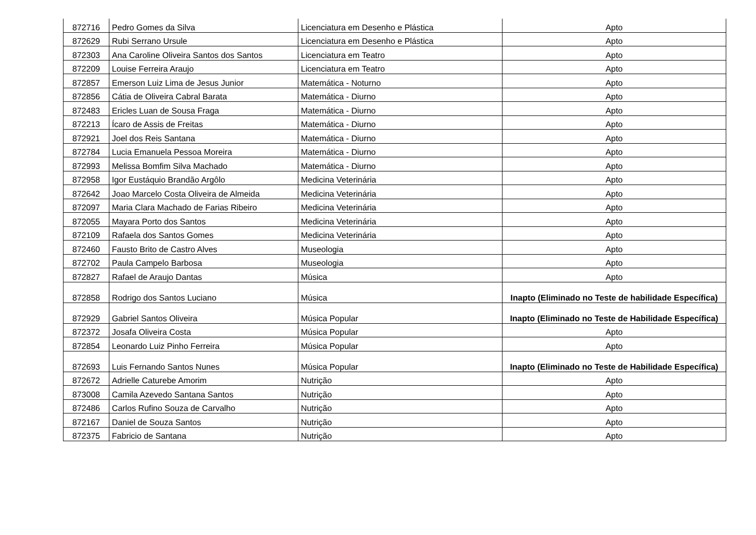| 872716 | Pedro Gomes da Silva | Licenciatura em Desenho e Plástica | Apto |
| 872629 | Rubi Serrano Ursule | Licenciatura em Desenho e Plástica | Apto |
| 872303 | Ana Caroline Oliveira Santos dos Santos | Licenciatura em Teatro | Apto |
| 872209 | Louise Ferreira Araujo | Licenciatura em Teatro | Apto |
| 872857 | Emerson Luiz Lima de Jesus Junior | Matemática - Noturno | Apto |
| 872856 | Cátia de Oliveira Cabral Barata | Matemática - Diurno | Apto |
| 872483 | Ericles Luan de Sousa Fraga | Matemática - Diurno | Apto |
| 872213 | Ícaro de Assis de Freitas | Matemática - Diurno | Apto |
| 872921 | Joel dos Reis Santana | Matemática - Diurno | Apto |
| 872784 | Lucia Emanuela Pessoa Moreira | Matemática - Diurno | Apto |
| 872993 | Melissa Bomfim Silva Machado | Matemática - Diurno | Apto |
| 872958 | Igor Eustáquio Brandão Argôlo | Medicina Veterinária | Apto |
| 872642 | Joao Marcelo Costa Oliveira de Almeida | Medicina Veterinária | Apto |
| 872097 | Maria Clara Machado de Farias Ribeiro | Medicina Veterinária | Apto |
| 872055 | Mayara Porto dos Santos | Medicina Veterinária | Apto |
| 872109 | Rafaela dos Santos Gomes | Medicina Veterinária | Apto |
| 872460 | Fausto Brito de Castro Alves | Museologia | Apto |
| 872702 | Paula Campelo Barbosa | Museologia | Apto |
| 872827 | Rafael de Araujo Dantas | Música | Apto |
| 872858 | Rodrigo dos Santos Luciano | Música | Inapto (Eliminado no Teste de habilidade Específica) |
| 872929 | Gabriel Santos Oliveira | Música Popular | Inapto (Eliminado no Teste de Habilidade Específica) |
| 872372 | Josafa Oliveira Costa | Música Popular | Apto |
| 872854 | Leonardo Luiz Pinho Ferreira | Música Popular | Apto |
| 872693 | Luis Fernando Santos Nunes | Música Popular | Inapto (Eliminado no Teste de Habilidade Específica) |
| 872672 | Adrielle Caturebe Amorim | Nutrição | Apto |
| 873008 | Camila Azevedo Santana Santos | Nutrição | Apto |
| 872486 | Carlos Rufino Souza de Carvalho | Nutrição | Apto |
| 872167 | Daniel de Souza Santos | Nutrição | Apto |
| 872375 | Fabricio de Santana | Nutrição | Apto |